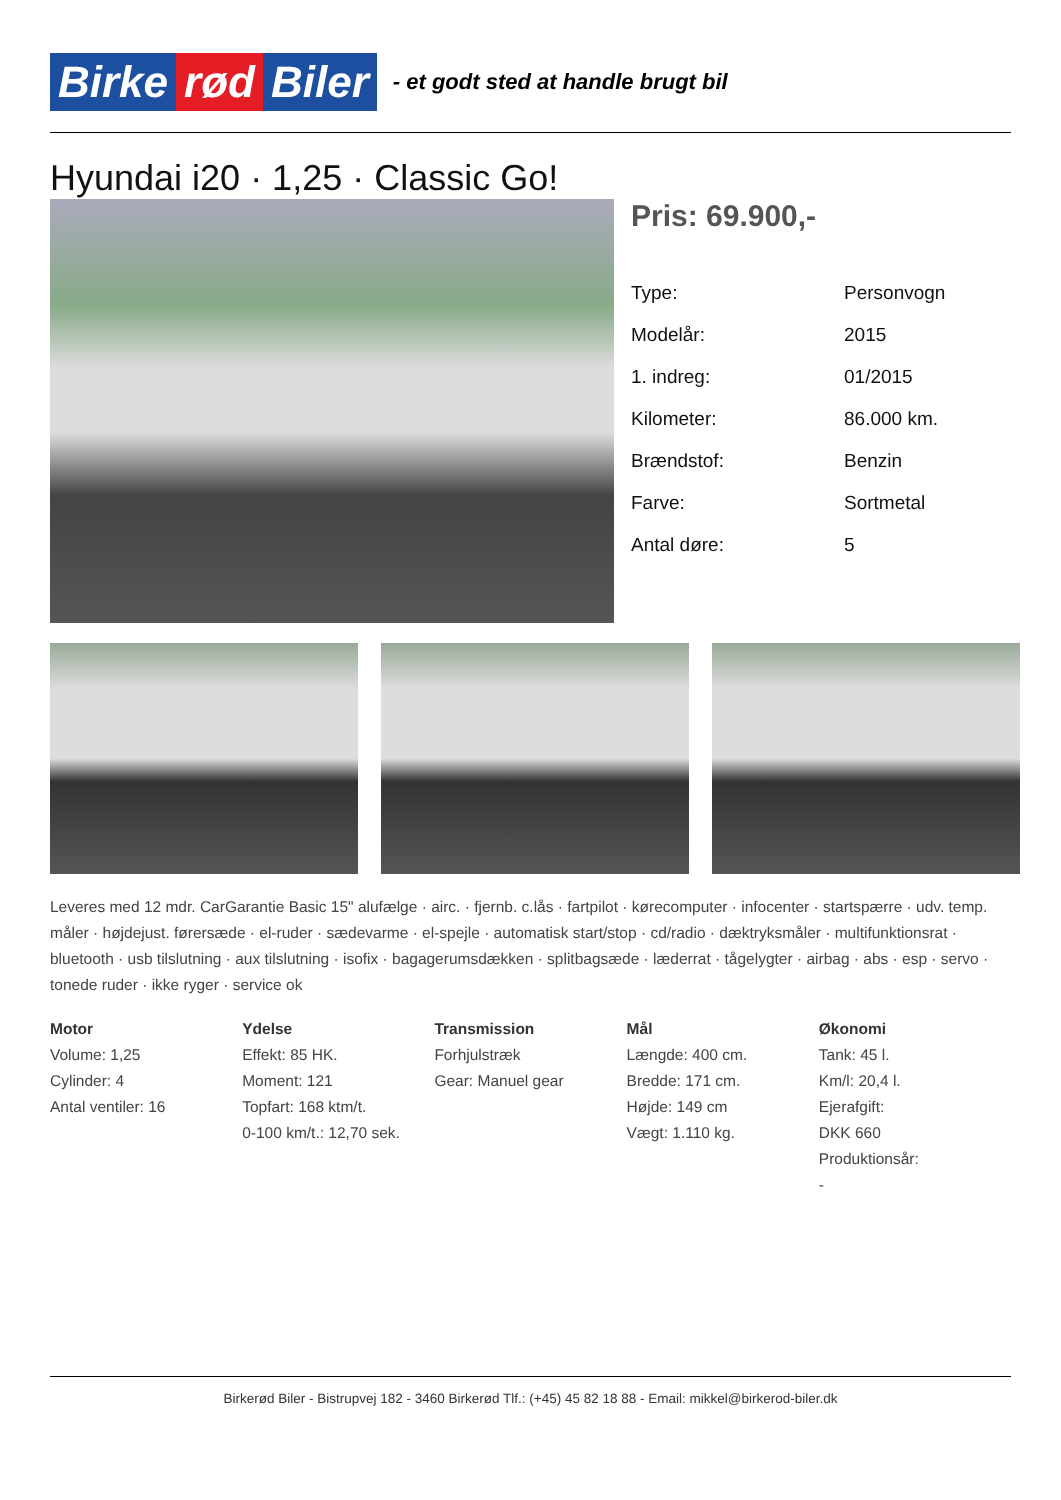Birke rød Biler
- et godt sted at handle brugt bil
Hyundai i20 · 1,25 · Classic Go!
Pris: 69.900,-
| Type: | Personvogn |
| Modelår: | 2015 |
| 1. indreg: | 01/2015 |
| Kilometer: | 86.000 km. |
| Brændstof: | Benzin |
| Farve: | Sortmetal |
| Antal døre: | 5 |
Leveres med 12 mdr. CarGarantie Basic 15" alufælge · airc. · fjernb. c.lås · fartpilot · kørecomputer · infocenter · startspærre · udv. temp. måler · højdejust. førersæde · el-ruder · sædevarme · el-spejle · automatisk start/stop · cd/radio · dæktryksmåler · multifunktionsrat · bluetooth · usb tilslutning · aux tilslutning · isofix · bagagerumsdækken · splitbagsæde · læderrat · tågelygter · airbag · abs · esp · servo · tonede ruder · ikke ryger · service ok
Motor
Volume: 1,25
Cylinder: 4
Antal ventiler: 16
Ydelse
Effekt: 85 HK.
Moment: 121
Topfart: 168 ktm/t.
0-100 km/t.: 12,70 sek.
Transmission
Forhjulstræk
Gear: Manuel gear
Mål
Længde: 400 cm.
Bredde: 171 cm.
Højde: 149 cm
Vægt: 1.110 kg.
Økonomi
Tank: 45 l.
Km/l: 20,4 l.
Ejerafgift:
DKK 660
Produktionsår:
-
Birkerød Biler - Bistrupvej 182 - 3460 Birkerød Tlf.: (+45) 45 82 18 88 - Email: mikkel@birkerod-biler.dk